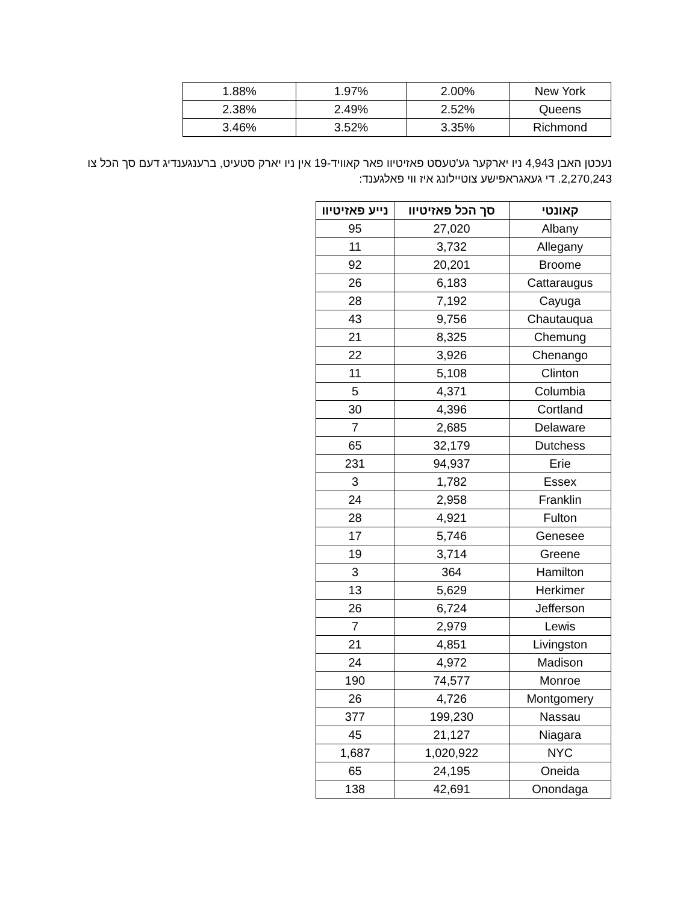| New York | 2.00% | 1.97% | 1.88% |
| Queens | 2.52% | 2.49% | 2.38% |
| Richmond | 3.35% | 3.52% | 3.46% |
נעכטן האבן 4,943 ניו יארקער גע'טעסט פאזיטיוו פאר קאוויד-19 אין ניו יארק סטעיט, ברענגענדיג דעם סך הכל צו 2,270,243. די געאגראפישע צוטיילונג איז ווי פאלגענד:
| קאונטי | סך הכל פאזיטיוו | נייע פאזיטיוו |
| --- | --- | --- |
| Albany | 27,020 | 95 |
| Allegany | 3,732 | 11 |
| Broome | 20,201 | 92 |
| Cattaraugus | 6,183 | 26 |
| Cayuga | 7,192 | 28 |
| Chautauqua | 9,756 | 43 |
| Chemung | 8,325 | 21 |
| Chenango | 3,926 | 22 |
| Clinton | 5,108 | 11 |
| Columbia | 4,371 | 5 |
| Cortland | 4,396 | 30 |
| Delaware | 2,685 | 7 |
| Dutchess | 32,179 | 65 |
| Erie | 94,937 | 231 |
| Essex | 1,782 | 3 |
| Franklin | 2,958 | 24 |
| Fulton | 4,921 | 28 |
| Genesee | 5,746 | 17 |
| Greene | 3,714 | 19 |
| Hamilton | 364 | 3 |
| Herkimer | 5,629 | 13 |
| Jefferson | 6,724 | 26 |
| Lewis | 2,979 | 7 |
| Livingston | 4,851 | 21 |
| Madison | 4,972 | 24 |
| Monroe | 74,577 | 190 |
| Montgomery | 4,726 | 26 |
| Nassau | 199,230 | 377 |
| Niagara | 21,127 | 45 |
| NYC | 1,020,922 | 1,687 |
| Oneida | 24,195 | 65 |
| Onondaga | 42,691 | 138 |